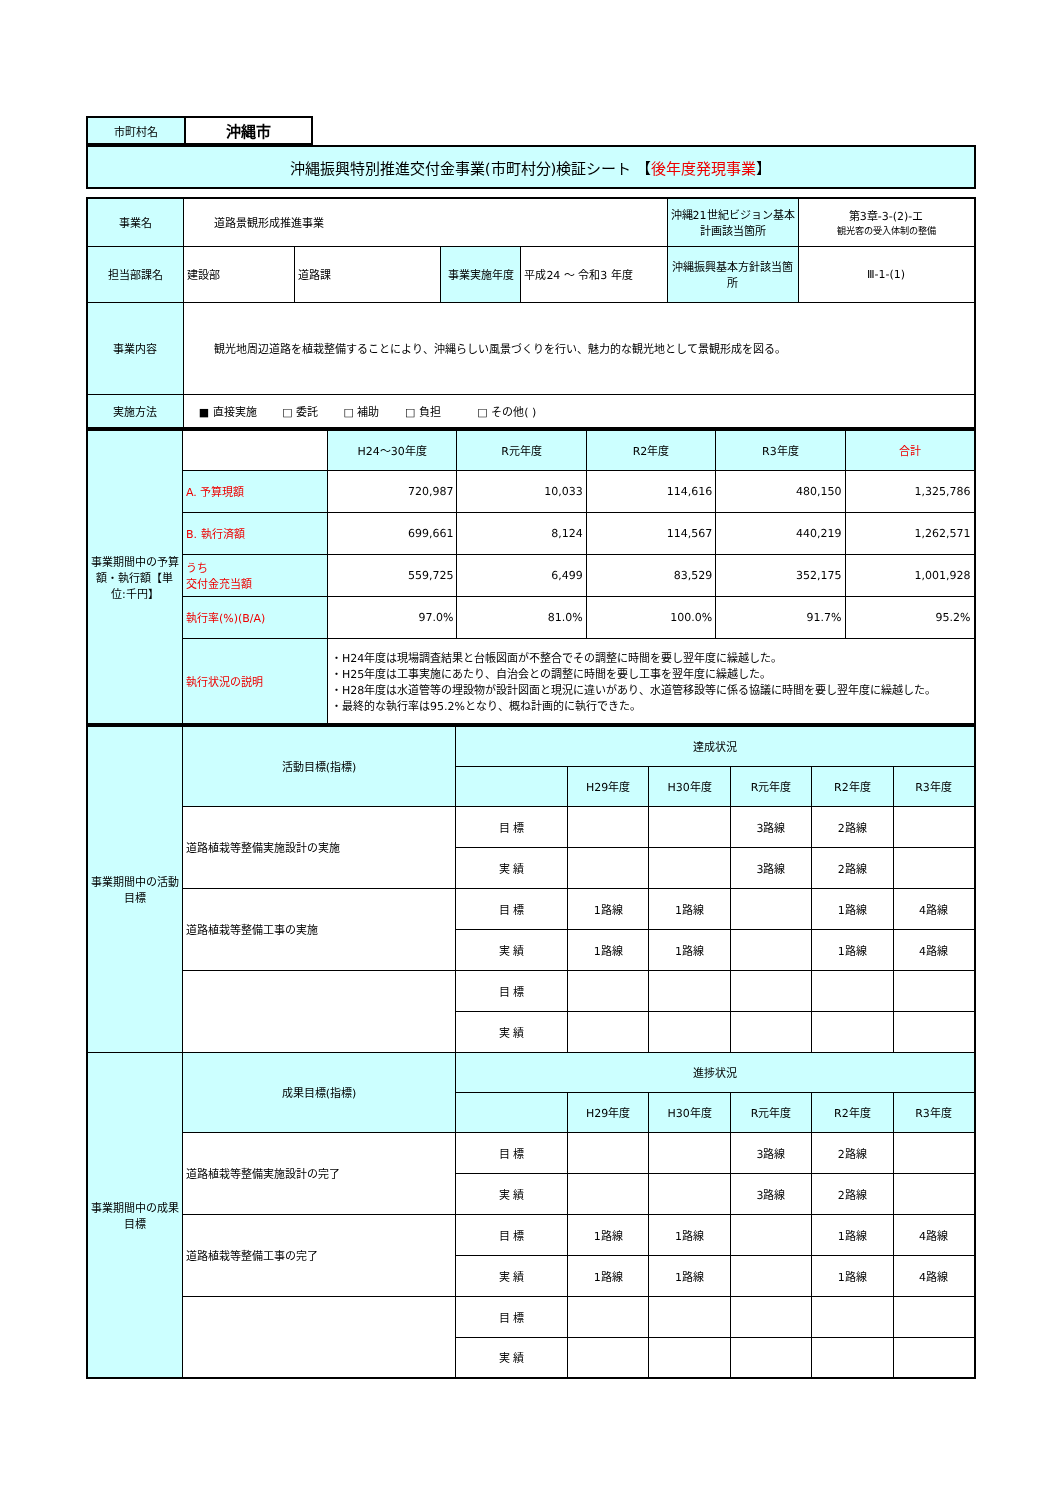| 市町村名 | 沖縄市 |
| 沖縄振興特別推進交付金事業(市町村分)検証シート 【 後年度発現事業 】 |
| 事業名 | 道路景観形成推進事業 | | | | 沖縄21世紀ビジョン基本計画該当箇所 | 第3章-3-(2)-エ 観光客の受入体制の整備 |
| 担当部課名 | 建設部 | 道路課 | 事業実施年度 | 平成24 ～ 令和3 年度 | 沖縄振興基本方針該当箇所 | Ⅲ-1-(1) |
| 事業内容 | 観光地周辺道路を植栽整備することにより、沖縄らしい風景づくりを行い、魅力的な観光地として景観形成を図る。 | | | | | |
| 実施方法 | ■ 直接実施 □ 委託 □ 補助 □ 負担 □ その他( ) | | | | | |
| 事業期間中の予算額・執行額【単位:千円】 | | H24～30年度 | R元年度 | R2年度 | R3年度 | 合計 |
| | A. 予算現額 | 720,987 | 10,033 | 114,616 | 480,150 | 1,325,786 |
| | B. 執行済額 | 699,661 | 8,124 | 114,567 | 440,219 | 1,262,571 |
| | うち 交付金充当額 | 559,725 | 6,499 | 83,529 | 352,175 | 1,001,928 |
| | 執行率(%)(B/A) | 97.0% | 81.0% | 100.0% | 91.7% | 95.2% |
| | 執行状況の説明 | ・H24年度は現場調査結果と台帳図面が不整合でその調整に時間を要し翌年度に繰越した。 ・H25年度は工事実施にあたり、自治会との調整に時間を要し工事を翌年度に繰越した。 ・H28年度は水道管等の埋設物が設計図面と現況に違いがあり、水道管移設等に係る協議に時間を要し翌年度に繰越した。 ・最終的な執行率は95.2%となり、概ね計画的に執行できた。 | | | | |
| 事業期間中の活動目標 | 活動目標(指標) | 達成状況 | | | | | |
| | | | H29年度 | H30年度 | R元年度 | R2年度 | R3年度 |
| | 道路植栽等整備実施設計の実施 | 目 標 | | | 3路線 | 2路線 | |
| | | 実 績 | | | 3路線 | 2路線 | |
| | 道路植栽等整備工事の実施 | 目 標 | 1路線 | 1路線 | | 1路線 | 4路線 |
| | | 実 績 | 1路線 | 1路線 | | 1路線 | 4路線 |
| | | 目 標 | | | | | |
| | | 実 績 | | | | | |
| 事業期間中の成果目標 | 成果目標(指標) | 進捗状況 | | | | | |
| | | | H29年度 | H30年度 | R元年度 | R2年度 | R3年度 |
| | 道路植栽等整備実施設計の完了 | 目 標 | | | 3路線 | 2路線 | |
| | | 実 績 | | | 3路線 | 2路線 | |
| | 道路植栽等整備工事の完了 | 目 標 | 1路線 | 1路線 | | 1路線 | 4路線 |
| | | 実 績 | 1路線 | 1路線 | | 1路線 | 4路線 |
| | | 目 標 | | | | | |
| | | 実 績 | | | | | |